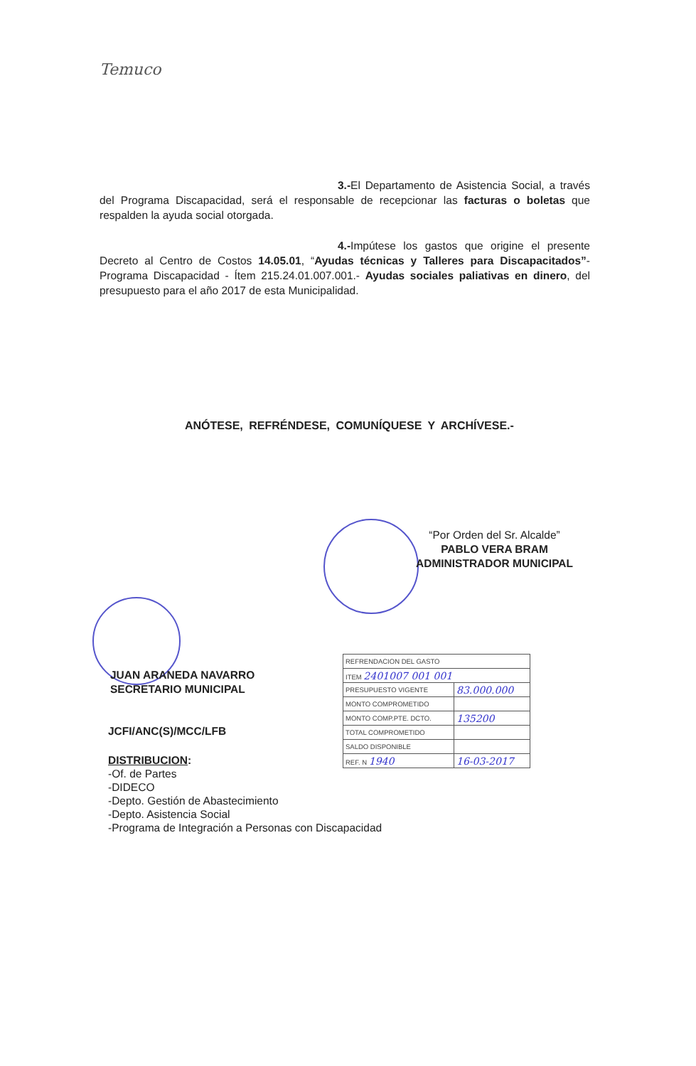Temuco
3.-El Departamento de Asistencia Social, a través del Programa Discapacidad, será el responsable de recepcionar las facturas o boletas que respalden la ayuda social otorgada.
4.-Impútese los gastos que origine el presente Decreto al Centro de Costos 14.05.01, “Ayudas técnicas y Talleres para Discapacitados”- Programa Discapacidad - Ítem 215.24.01.007.001.- Ayudas sociales paliativas en dinero, del presupuesto para el año 2017 de esta Municipalidad.
ANÓTESE, REFRÉNDESE, COMUNÍQUESE Y ARCHÍVESE.-
“Por Orden del Sr. Alcalde”
PABLO VERA BRAM
ADMINISTRADOR MUNICIPAL
JUAN ARANEDA NAVARRO
SECRETARIO MUNICIPAL
| REFRENDACION DEL GASTO | |
| ITEM 2401007 001 001 | |
| PRESUPUESTO VIGENTE | 83.000.000 |
| MONTO COMPROMETIDO | |
| MONTO COMP.PTE. DCTO. | 135200 |
| TOTAL COMPROMETIDO | |
| SALDO DISPONIBLE | |
| REF. N 1940 | 16-03-2017 |
JCFI/ANC(S)/MCC/LFB
DISTRIBUCION:
-Of. de Partes
-DIDECO
-Depto. Gestión de Abastecimiento
-Depto. Asistencia Social
-Programa de Integración a Personas con Discapacidad